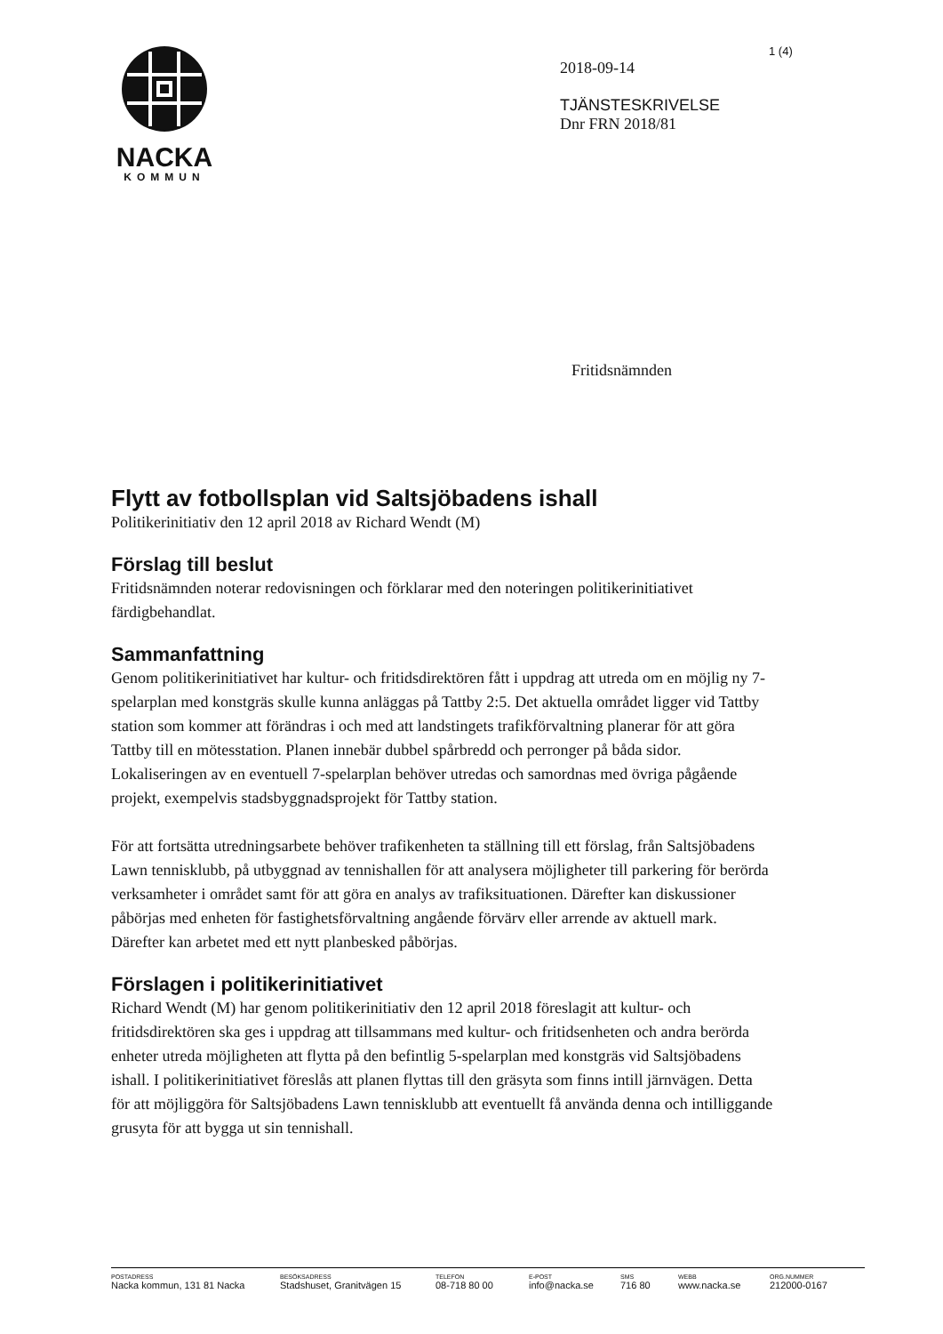1 (4)
NACKA
KOMMUN
2018-09-14
TJÄNSTESKRIVELSE
Dnr FRN 2018/81
Fritidsnämnden
Flytt av fotbollsplan vid Saltsjöbadens ishall
Politikerinitiativ den 12 april 2018 av Richard Wendt (M)
Förslag till beslut
Fritidsnämnden noterar redovisningen och förklarar med den noteringen politikerinitiativet färdigbehandlat.
Sammanfattning
Genom politikerinitiativet har kultur- och fritidsdirektören fått i uppdrag att utreda om en möjlig ny 7-spelarplan med konstgräs skulle kunna anläggas på Tattby 2:5. Det aktuella området ligger vid Tattby station som kommer att förändras i och med att landstingets trafikförvaltning planerar för att göra Tattby till en mötesstation. Planen innebär dubbel spårbredd och perronger på båda sidor. Lokaliseringen av en eventuell 7-spelarplan behöver utredas och samordnas med övriga pågående projekt, exempelvis stadsbyggnadsprojekt för Tattby station.
För att fortsätta utredningsarbete behöver trafikenheten ta ställning till ett förslag, från Saltsjöbadens Lawn tennisklubb, på utbyggnad av tennishallen för att analysera möjligheter till parkering för berörda verksamheter i området samt för att göra en analys av trafiksituationen. Därefter kan diskussioner påbörjas med enheten för fastighetsförvaltning angående förvärv eller arrende av aktuell mark. Därefter kan arbetet med ett nytt planbesked påbörjas.
Förslagen i politikerinitiativet
Richard Wendt (M) har genom politikerinitiativ den 12 april 2018 föreslagit att kultur- och fritidsdirektören ska ges i uppdrag att tillsammans med kultur- och fritidsenheten och andra berörda enheter utreda möjligheten att flytta på den befintlig 5-spelarplan med konstgräs vid Saltsjöbadens ishall. I politikerinitiativet föreslås att planen flyttas till den gräsyta som finns intill järnvägen. Detta för att möjliggöra för Saltsjöbadens Lawn tennisklubb att eventuellt få använda denna och intilliggande grusyta för att bygga ut sin tennishall.
POSTADRESS
Nacka kommun, 131 81 Nacka
BESÖKSADRESS
Stadshuset, Granitvägen 15
TELEFON
08-718 80 00
E-POST
info@nacka.se
SMS
716 80
WEBB
www.nacka.se
ORG.NUMMER
212000-0167